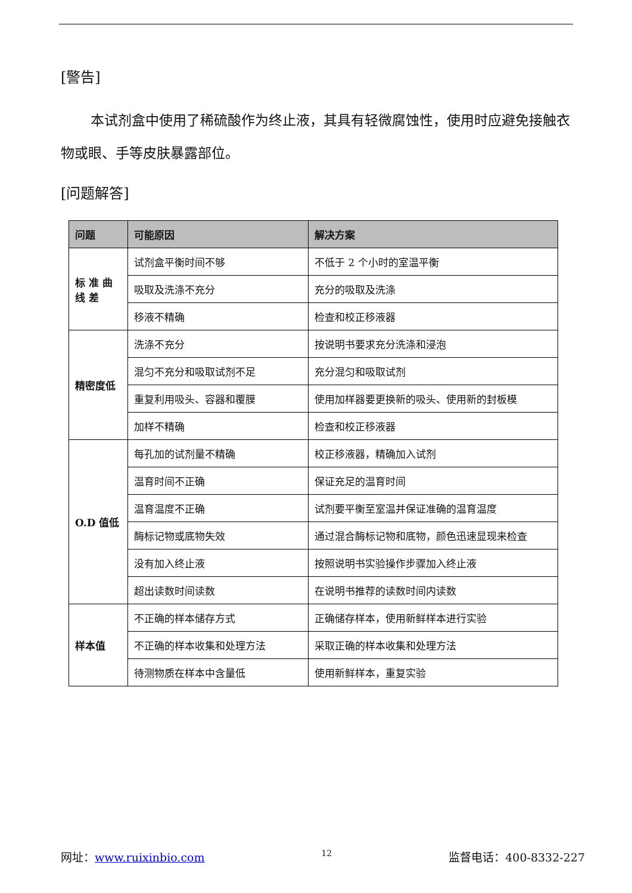[警告]
本试剂盒中使用了稀硫酸作为终止液，其具有轻微腐蚀性，使用时应避免接触衣物或眼、手等皮肤暴露部位。
[问题解答]
| 问题 | 可能原因 | 解决方案 |
| --- | --- | --- |
| 标 准 曲 线 差 | 试剂盒平衡时间不够 | 不低于 2 个小时的室温平衡 |
| | 吸取及洗涤不充分 | 充分的吸取及洗涤 |
| | 移液不精确 | 检查和校正移液器 |
| 精密度低 | 洗涤不充分 | 按说明书要求充分洗涤和浸泡 |
| | 混匀不充分和吸取试剂不足 | 充分混匀和吸取试剂 |
| | 重复利用吸头、容器和覆膜 | 使用加样器要更换新的吸头、使用新的封板模 |
| | 加样不精确 | 检查和校正移液器 |
| O.D 值低 | 每孔加的试剂量不精确 | 校正移液器，精确加入试剂 |
| | 温育时间不正确 | 保证充足的温育时间 |
| | 温育温度不正确 | 试剂要平衡至室温并保证准确的温育温度 |
| | 酶标记物或底物失效 | 通过混合酶标记物和底物，颜色迅速显现来检查 |
| | 没有加入终止液 | 按照说明书实验操作步骤加入终止液 |
| | 超出读数时间读数 | 在说明书推荐的读数时间内读数 |
| 样本值 | 不正确的样本储存方式 | 正确储存样本，使用新鲜样本进行实验 |
| | 不正确的样本收集和处理方法 | 采取正确的样本收集和处理方法 |
| | 待测物质在样本中含量低 | 使用新鲜样本，重复实验 |
网址：www.ruixinbio.com 12 监督电话：400-8332-227